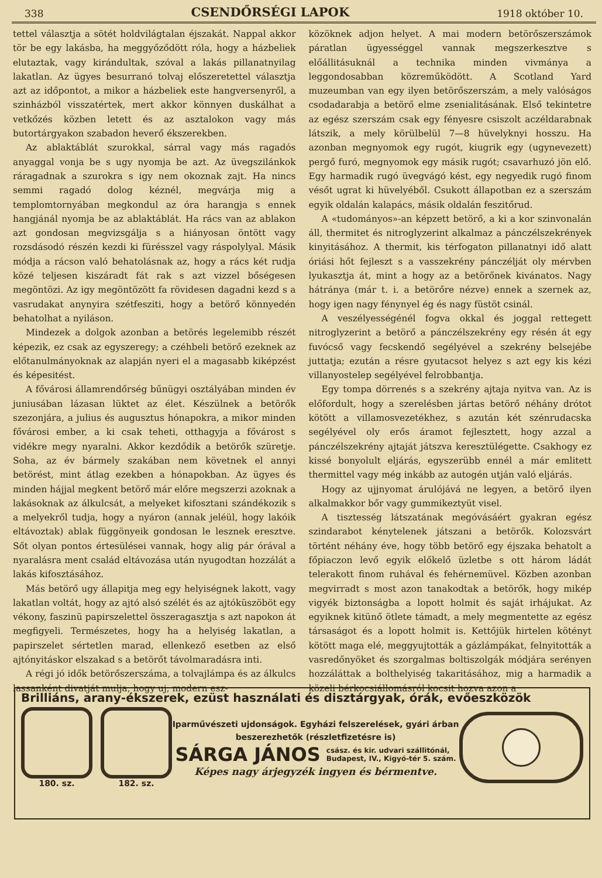338 CSENDŐRSÉGI LAPOK 1918 október 10.
tettel választja a sötét holdvilágtalan éjszakát. Nappal akkor tör be egy lakásba, ha meggyőződött róla, hogy a házbeliek elutaztak, vagy kirándultak, szóval a lakás pillanatnyilag lakatlan. Az ügyes besurranó tolvaj előszeretettel választja azt az időpontot, a mikor a házbeliek este hangversenyről, a szinházból visszatértek, mert akkor könnyen duskálhat a vetkőzés közben letett és az asztalokon vagy más butortárgyakon szabadon heverő ékszerekben.
Az ablaktáblát szurokkal, sárral vagy más ragadós anyaggal vonja be s ugy nyomja be azt. Az üvegszilánkok ráragadnak a szurokra s igy nem okoznak zajt. Ha nincs semmi ragadó dolog kéznél, megvárja mig a templomtornyában megkondul az óra harangja s ennek hangjánál nyomja be az ablaktáblát. Ha rács van az ablakon azt gondosan megvizsgálja s a hiányosan öntött vagy rozsdásodó részén kezdi ki fürésszel vagy ráspolylyal. Másik módja a rácson való behatolásnak az, hogy a rács két rudja közé teljesen kiszáradt fát rak s azt vizzel bőségesen megöntözi. Az igy megöntözött fa rövidesen dagadni kezd s a vasrudakat anynyira szétfesziti, hogy a betörő könnyedén behatolhat a nyiláson.
Mindezek a dolgok azonban a betörés legelemibb részét képezik, ez csak az egyszeregy; a czéhbeli betörő ezeknek az előtanulmányoknak az alapján nyeri el a magasabb kiképzést és képesitést.
A fővárosi államrendőrség bűnügyi osztályában minden év juniusában lázasan lüktet az élet. Készülnek a betörők szezonjára, a julius és augusztus hónapokra, a mikor minden fővárosi ember, a ki csak teheti, otthagyja a fővárost s vidékre megy nyaralni. Akkor kezdődik a betörők szüretje. Soha, az év bármely szakában nem követnek el annyi betörést, mint átlag ezekben a hónapokban. Az ügyes és minden hájjal megkent betörő már előre megszerzi azoknak a lakásoknak az álkulcsát, a melyeket kifosztani szándékozik s a melyekről tudja, hogy a nyáron (annak jeléül, hogy lakóik eltávoztak) ablak függönyeik gondosan le lesznek eresztve. Sőt olyan pontos értesülései vannak, hogy alig pár órával a nyaralásra ment család eltávozása után nyugodtan hozzálát a lakás kifosztásához.
Más betörő ugy állapitja meg egy helyiségnek lakott, vagy lakatlan voltát, hogy az ajtó alsó szélét és az ajtóküszöböt egy vékony, faszinü papirszelettel összeragasztja s azt napokon át megfigyeli. Természetes, hogy ha a helyiség lakatlan, a papirszelet sértetlen marad, ellenkező esetben az első ajtónyitáskor elszakad s a betörőt távolmaradásra inti.
A régi jó idők betörőszerszáma, a tolvajlámpa és az álkulcs lassanként divatját mulja, hogy uj, modern esz-
közöknek adjon helyet. A mai modern betörőszerszámok páratlan ügyességgel vannak megszerkesztve s előállitásuknál a technika minden vivmánya a leggondosabban közreműködött. A Scotland Yard muzeumban van egy ilyen betörőszerszám, a mely valóságos csodadarabja a betörő elme zsenialitásának. Első tekintetre az egész szerszám csak egy fényesre csiszolt aczéldarabnak látszik, a mely körülbelül 7—8 hüvelyknyi hosszu. Ha azonban megnyomok egy rugót, kiugrik egy (ugynevezett) pergő furó, megnyomok egy másik rugót; csavarhuzó jön elő. Egy harmadik rugó üvegvágó kést, egy negyedik rugó finom vésőt ugrat ki hüvelyéből. Csukott állapotban ez a szerszám egyik oldalán kalapács, másik oldalán feszitőrud.
A «tudományos»-an képzett betörő, a ki a kor szinvonalán áll, thermitet és nitroglyzerint alkalmaz a pánczélszekrények kinyitásához. A thermit, kis térfogaton pillanatnyi idő alatt óriási hőt fejleszt s a vasszekrény pánczélját oly mérvben lyukasztja át, mint a hogy az a betörőnek kivánatos. Nagy hátránya (már t. i. a betörőre nézve) ennek a szernek az, hogy igen nagy fénynyel ég és nagy füstöt csinál.
A veszélyességénél fogva okkal és joggal rettegett nitroglyzerint a betörő a pánczélszekrény egy résén át egy fuvócső vagy fecskendő segélyével a szekrény belsejébe juttatja; ezután a résre gyutacsot helyez s azt egy kis kézi villanyostelep segélyével felrobbantja.
Egy tompa dörrenés s a szekrény ajtaja nyitva van. Az is előfordult, hogy a szerelésben jártas betörő néhány drótot kötött a villamosvezetékhez, s azután két szénrudacska segélyével oly erős áramot fejlesztett, hogy azzal a pánczélszekrény ajtaját játszva keresztülégette. Csakhogy ez kissé bonyolult eljárás, egyszerübb ennél a már emlitett thermittel vagy még inkább az autogén utján való eljárás.
Hogy az ujjnyomat árulójává ne legyen, a betörő ilyen alkalmakkor bőr vagy gummikeztyüt visel.
A tisztesség látszatának megóvásáért gyakran egész szindarabot kénytelenek játszani a betörők. Kolozsvárt történt néhány éve, hogy több betörő egy éjszaka behatolt a főpiaczon levő egyik előkelő üzletbe s ott három ládát telerakott finom ruhával és fehérnemüvel. Közben azonban megvirradt s most azon tanakodtak a betörők, hogy mikép vigyék biztonságba a lopott holmit és saját irhájukat. Az egyiknek kitünő ötlete támadt, a mely megmentette az egész társaságot és a lopott holmit is. Kettőjük hirtelen kötényt kötött maga elé, meggyujtották a gázlámpákat, felnyitották a vasredőnyöket és szorgalmas boltiszolgák módjára serényen hozzáláttak a bolthelyiség takaritásához, mig a harmadik a közeli bérkocsiállomásról kocsit hozva azon a
Brilliáns, arany-ékszerek, ezüst használati és disztárgyak, órák, evőeszközök
180. sz. 182. sz.
Iparművészeti ujdonságok. Egyházi felszerelések, gyári árban
beszerezhetők (részletfizetésre is)
SÁRGA JÁNOS csász. és kir. udvari szállitónál,
Budapest, IV., Kigyó-tér 5. szám.
Képes nagy árjegyzék ingyen és bérmentve.